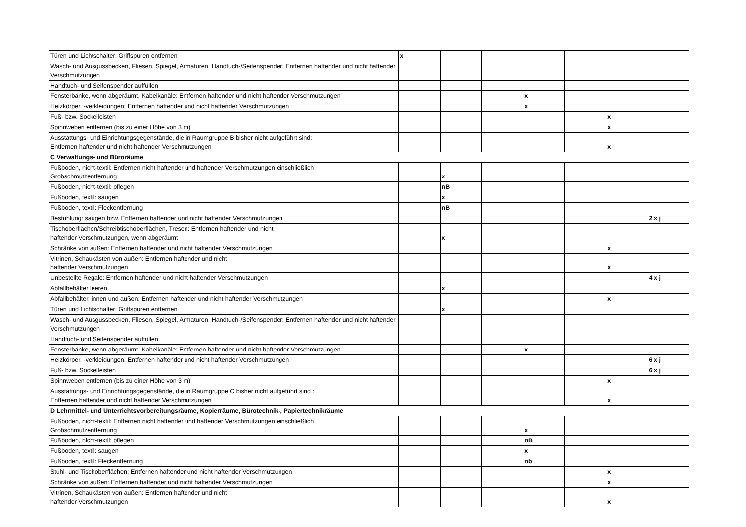| Türen und Lichtschalter: Griffspuren entfernen | x | | | | | | |
| Wasch- und Ausgussbecken, Fliesen, Spiegel, Armaturen, Handtuch-/Seifenspender: Entfernen haftender und nicht haftender Verschmutzungen | | | | | | | |
| Handtuch- und Seifenspender auffüllen | | | | | | | |
| Fensterbänke, wenn abgeräumt, Kabelkanäle: Entfernen haftender und nicht haftender Verschmutzungen | | | | x | | | |
| Heizkörper, -verkleidungen: Entfernen haftender und nicht haftender Verschmutzungen | | | | x | | | |
| Fuß- bzw. Sockelleisten | | | | | | x | |
| Spinnweben entfernen (bis zu einer Höhe von 3 m) | | | | | | x | |
| Ausstattungs- und Einrichtungsgegenstände, die in Raumgruppe B bisher nicht aufgeführt sind: Entfernen haftender und nicht haftender Verschmutzungen | | | | | | x | |
| C Verwaltungs- und Büroräume | | | | | | | |
| Fußboden, nicht-textil: Entfernen nicht haftender und haftender Verschmutzungen einschließlich Grobschmutzentfernung | | x | | | | | |
| Fußboden, nicht-textil: pflegen | | nB | | | | | |
| Fußboden, textil: saugen | | x | | | | | |
| Fußboden, textil: Fleckentfernung | | nB | | | | | |
| Bestuhlung: saugen bzw. Entfernen haftender und nicht haftender Verschmutzungen | | | | | | | 2 x j |
| Tischoberflächen/Schreibtischoberflächen, Tresen: Entfernen haftender und nicht haftender Verschmutzungen, wenn abgeräumt | | x | | | | | |
| Schränke von außen: Entfernen haftender und nicht haftender Verschmutzungen | | | | | | x | |
| Vitrinen, Schaukästen von außen: Entfernen haftender und nicht haftender Verschmutzungen | | | | | | x | |
| Unbestellte Regale: Entfernen haftender und nicht haftender Verschmutzungen | | | | | | | 4 x j |
| Abfallbehälter leeren | | x | | | | | |
| Abfallbehälter, innen und außen: Entfernen haftender und nicht haftender Verschmutzungen | | | | | | x | |
| Türen und Lichtschalter: Griffspuren entfernen | | x | | | | | |
| Wasch- und Ausgussbecken, Fliesen, Spiegel, Armaturen, Handtuch-/Seifenspender: Entfernen haftender und nicht haftender Verschmutzungen | | | | | | | |
| Handtuch- und Seifenspender auffüllen | | | | | | | |
| Fensterbänke, wenn abgeräumt, Kabelkanäle: Entfernen haftender und nicht haftender Verschmutzungen | | | | x | | | |
| Heizkörper, -verkleidungen: Entfernen haftender und nicht haftender Verschmutzungen | | | | | | | 6 x j |
| Fuß- bzw. Sockelleisten | | | | | | | 6 x j |
| Spinnweben entfernen (bis zu einer Höhe von 3 m) | | | | | | x | |
| Ausstattungs- und Einrichtungsgegenstände, die in Raumgruppe C bisher nicht aufgeführt sind : Entfernen haftender und nicht haftender Verschmutzungen | | | | | | x | |
| D Lehrmittel- und Unterrichtsvorbereitungsräume, Kopierräume, Bürotechnik-, Papiertechnikräume | | | | | | | |
| Fußboden, nicht-textil: Entfernen nicht haftender und haftender Verschmutzungen einschließlich Grobschmutzentfernung | | | | x | | | |
| Fußboden, nicht-textil: pflegen | | | | nB | | | |
| Fußboden, textil: saugen | | | | x | | | |
| Fußboden, textil: Fleckentfernung | | | | nb | | | |
| Stuhl- und Tischoberflächen: Entfernen haftender und nicht haftender Verschmutzungen | | | | | | x | |
| Schränke von außen: Entfernen haftender und nicht haftender Verschmutzungen | | | | | | x | |
| Vitrinen, Schaukästen von außen: Entfernen haftender und nicht haftender Verschmutzungen | | | | | | x | |